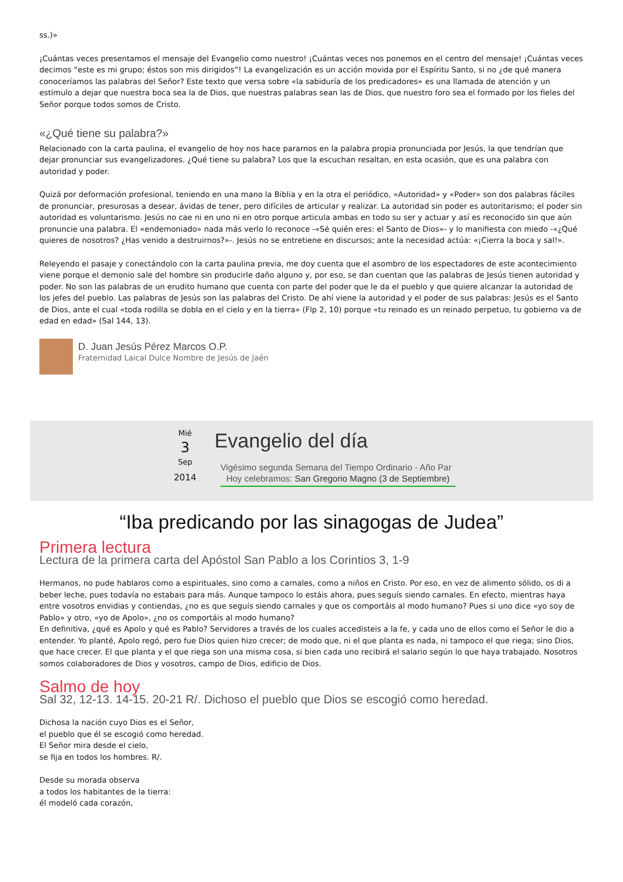ss.)»
¡Cuántas veces presentamos el mensaje del Evangelio como nuestro! ¡Cuántas veces nos ponemos en el centro del mensaje! ¡Cuántas veces decimos “este es mi grupo; éstos son mis dirigidos”! La evangelización es un acción movida por el Espíritu Santo, si no ¿de qué manera conoceríamos las palabras del Señor? Este texto que versa sobre «la sabiduría de los predicadores» es una llamada de atención y un estímulo a dejar que nuestra boca sea la de Dios, que nuestras palabras sean las de Dios, que nuestro foro sea el formado por los fieles del Señor porque todos somos de Cristo.
«¿Qué tiene su palabra?»
Relacionado con la carta paulina, el evangelio de hoy nos hace pararnos en la palabra propia pronunciada por Jesús, la que tendrían que dejar pronunciar sus evangelizadores. ¿Qué tiene su palabra? Los que la escuchan resaltan, en esta ocasión, que es una palabra con autoridad y poder.
Quizá por deformación profesional, teniendo en una mano la Biblia y en la otra el periódico, «Autoridad» y «Poder» son dos palabras fáciles de pronunciar, presurosas a desear, ávidas de tener, pero difíciles de articular y realizar. La autoridad sin poder es autoritarismo; el poder sin autoridad es voluntarismo. Jesús no cae ni en uno ni en otro porque articula ambas en todo su ser y actuar y así es reconocido sin que aún pronuncie una palabra. El «endemoniado» nada más verlo lo reconoce -«Sé quién eres: el Santo de Dios»- y lo manifiesta con miedo -«¿Qué quieres de nosotros? ¿Has venido a destruirnos?»-. Jesús no se entretiene en discursos; ante la necesidad actúa: «¡Cierra la boca y sal!».
Releyendo el pasaje y conectándolo con la carta paulina previa, me doy cuenta que el asombro de los espectadores de este acontecimiento viene porque el demonio sale del hombre sin producirle daño alguno y, por eso, se dan cuentan que las palabras de Jesús tienen autoridad y poder. No son las palabras de un erudito humano que cuenta con parte del poder que le da el pueblo y que quiere alcanzar la autoridad de los jefes del pueblo. Las palabras de Jesús son las palabras del Cristo. De ahí viene la autoridad y el poder de sus palabras: Jesús es el Santo de Dios, ante el cual «toda rodilla se dobla en el cielo y en la tierra» (Flp 2, 10) porque «tu reinado es un reinado perpetuo, tu gobierno va de edad en edad» (Sal 144, 13).
D. Juan Jesús Pérez Marcos O.P.
Fraternidad Laical Dulce Nombre de Jesús de Jaén
Mié
3
Sep
2014
Evangelio del día
Vigésimo segunda Semana del Tiempo Ordinario - Año Par
Hoy celebramos: San Gregorio Magno (3 de Septiembre)
“Iba predicando por las sinagogas de Judea”
Primera lectura
Lectura de la primera carta del Apóstol San Pablo a los Corintios 3, 1-9
Hermanos, no pude hablaros como a espirituales, sino como a carnales, como a niños en Cristo. Por eso, en vez de alimento sólido, os di a beber leche, pues todavía no estabais para más. Aunque tampoco lo estáis ahora, pues seguís siendo carnales. En efecto, mientras haya entre vosotros envidias y contiendas, ¿no es que seguís siendo carnales y que os comportáis al modo humano? Pues si uno dice «yo soy de Pablo» y otro, «yo de Apolo», ¿no os comportáis al modo humano?
En definitiva, ¿qué es Apolo y qué es Pablo? Servidores a través de los cuales accedisteis a la fe, y cada uno de ellos como el Señor le dio a entender. Yo planté, Apolo regó, pero fue Dios quien hizo crecer; de modo que, ni el que planta es nada, ni tampoco el que riega; sino Dios, que hace crecer. El que planta y el que riega son una misma cosa, si bien cada uno recibirá el salario según lo que haya trabajado. Nosotros somos colaboradores de Dios y vosotros, campo de Dios, edificio de Dios.
Salmo de hoy
Sal 32, 12-13. 14-15. 20-21 R/. Dichoso el pueblo que Dios se escogió como heredad.
Dichosa la nación cuyo Dios es el Señor,
el pueblo que él se escogió como heredad.
El Señor mira desde el cielo,
se fija en todos los hombres. R/.
Desde su morada observa
a todos los habitantes de la tierra:
él modeló cada corazón,